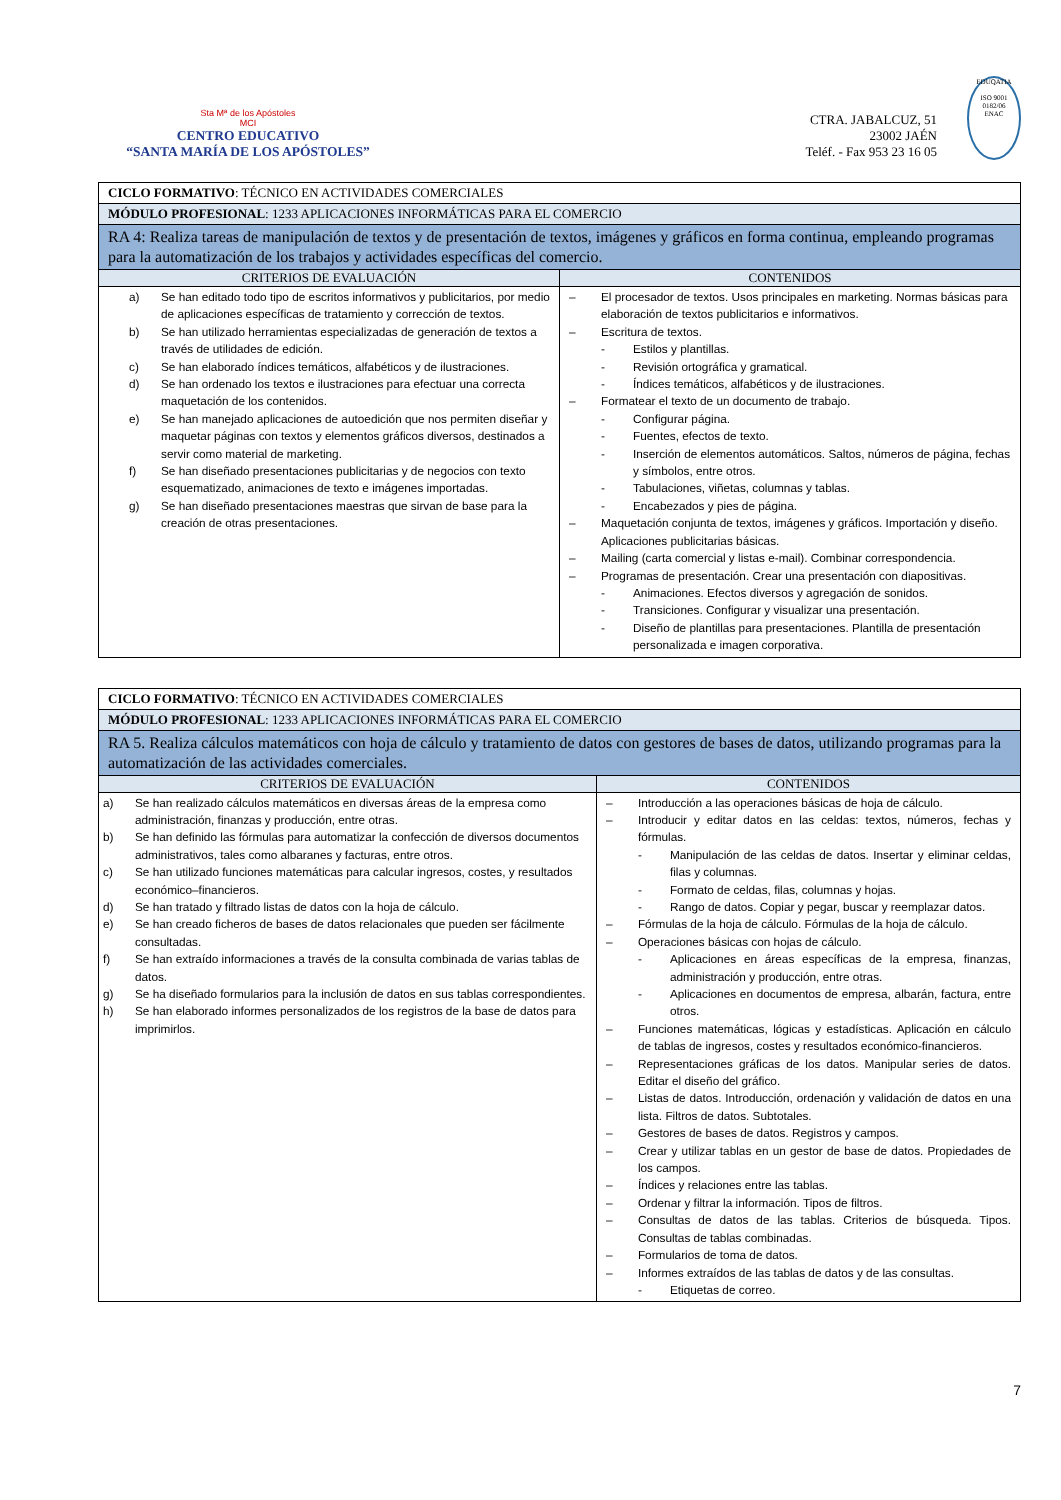Sta Mª de los Apóstoles
MCI
CENTRO EDUCATIVO
“SANTA MARÍA DE LOS APÓSTOLES”
CTRA. JABALCUZ, 51
23002 JAÉN
Teléf. - Fax 953 23 16 05
EDUQATIA
ISO 9001
0182/06
ENAC
| CICLO FORMATIVO : TÉCNICO EN ACTIVIDADES COMERCIALES | |
| MÓDULO PROFESIONAL : 1233 APLICACIONES INFORMÁTICAS PARA EL COMERCIO | |
| RA 4: Realiza tareas de manipulación de textos y de presentación de textos, imágenes y gráficos en forma continua, empleando programas para la automatización de los trabajos y actividades específicas del comercio. | |
| CRITERIOS DE EVALUACIÓN | CONTENIDOS |
| a) Se han editado todo tipo de escritos informativos y publicitarios, por medio de aplicaciones específicas de tratamiento y corrección de textos. b) Se han utilizado herramientas especializadas de generación de textos a través de utilidades de edición. c) Se han elaborado índices temáticos, alfabéticos y de ilustraciones. d) Se han ordenado los textos e ilustraciones para efectuar una correcta maquetación de los contenidos. e) Se han manejado aplicaciones de autoedición que nos permiten diseñar y maquetar páginas con textos y elementos gráficos diversos, destinados a servir como material de marketing. f) Se han diseñado presentaciones publicitarias y de negocios con texto esquematizado, animaciones de texto e imágenes importadas. g) Se han diseñado presentaciones maestras que sirvan de base para la creación de otras presentaciones. | – El procesador de textos. Usos principales en marketing. Normas básicas para elaboración de textos publicitarios e informativos. – Escritura de textos. - Estilos y plantillas. - Revisión ortográfica y gramatical. - Índices temáticos, alfabéticos y de ilustraciones. – Formatear el texto de un documento de trabajo. - Configurar página. - Fuentes, efectos de texto. - Inserción de elementos automáticos. Saltos, números de página, fechas y símbolos, entre otros. - Tabulaciones, viñetas, columnas y tablas. - Encabezados y pies de página. – Maquetación conjunta de textos, imágenes y gráficos. Importación y diseño. Aplicaciones publicitarias básicas. – Mailing (carta comercial y listas e-mail). Combinar correspondencia. – Programas de presentación. Crear una presentación con diapositivas. - Animaciones. Efectos diversos y agregación de sonidos. - Transiciones. Configurar y visualizar una presentación. - Diseño de plantillas para presentaciones. Plantilla de presentación personalizada e imagen corporativa. |
| CICLO FORMATIVO : TÉCNICO EN ACTIVIDADES COMERCIALES | |
| MÓDULO PROFESIONAL : 1233 APLICACIONES INFORMÁTICAS PARA EL COMERCIO | |
| RA 5. Realiza cálculos matemáticos con hoja de cálculo y tratamiento de datos con gestores de bases de datos, utilizando programas para la automatización de las actividades comerciales. | |
| CRITERIOS DE EVALUACIÓN | CONTENIDOS |
| a) Se han realizado cálculos matemáticos en diversas áreas de la empresa como administración, finanzas y producción, entre otras. b) Se han definido las fórmulas para automatizar la confección de diversos documentos administrativos, tales como albaranes y facturas, entre otros. c) Se han utilizado funciones matemáticas para calcular ingresos, costes, y resultados económico–financieros. d) Se han tratado y filtrado listas de datos con la hoja de cálculo. e) Se han creado ficheros de bases de datos relacionales que pueden ser fácilmente consultadas. f) Se han extraído informaciones a través de la consulta combinada de varias tablas de datos. g) Se ha diseñado formularios para la inclusión de datos en sus tablas correspondientes. h) Se han elaborado informes personalizados de los registros de la base de datos para imprimirlos. | – Introducción a las operaciones básicas de hoja de cálculo. – Introducir y editar datos en las celdas: textos, números, fechas y fórmulas. - Manipulación de las celdas de datos. Insertar y eliminar celdas, filas y columnas. - Formato de celdas, filas, columnas y hojas. - Rango de datos. Copiar y pegar, buscar y reemplazar datos. – Fórmulas de la hoja de cálculo. Fórmulas de la hoja de cálculo. – Operaciones básicas con hojas de cálculo. - Aplicaciones en áreas específicas de la empresa, finanzas, administración y producción, entre otras. - Aplicaciones en documentos de empresa, albarán, factura, entre otros. – Funciones matemáticas, lógicas y estadísticas. Aplicación en cálculo de tablas de ingresos, costes y resultados económico-financieros. – Representaciones gráficas de los datos. Manipular series de datos. Editar el diseño del gráfico. – Listas de datos. Introducción, ordenación y validación de datos en una lista. Filtros de datos. Subtotales. – Gestores de bases de datos. Registros y campos. – Crear y utilizar tablas en un gestor de base de datos. Propiedades de los campos. – Índices y relaciones entre las tablas. – Ordenar y filtrar la información. Tipos de filtros. – Consultas de datos de las tablas. Criterios de búsqueda. Tipos. Consultas de tablas combinadas. – Formularios de toma de datos. – Informes extraídos de las tablas de datos y de las consultas. - Etiquetas de correo. |
7